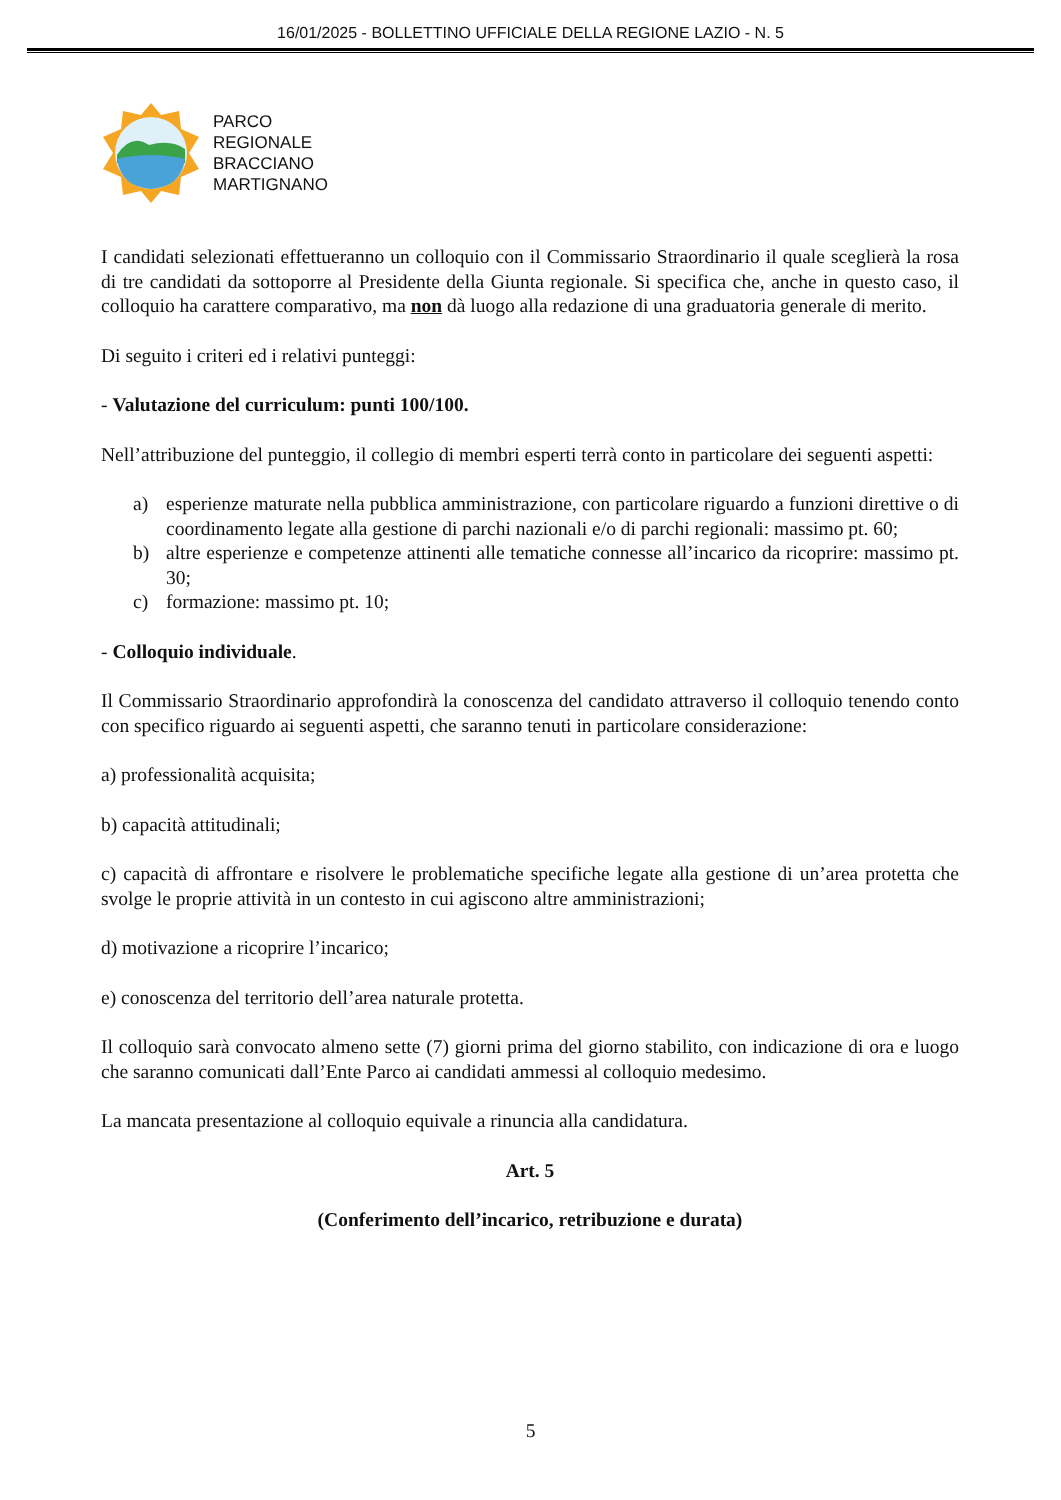16/01/2025 - BOLLETTINO UFFICIALE DELLA REGIONE LAZIO - N. 5
PARCO
REGIONALE
BRACCIANO
MARTIGNANO
I candidati selezionati effettueranno un colloquio con il Commissario Straordinario il quale sceglierà la rosa di tre candidati da sottoporre al Presidente della Giunta regionale. Si specifica che, anche in questo caso, il colloquio ha carattere comparativo, ma non dà luogo alla redazione di una graduatoria generale di merito.
Di seguito i criteri ed i relativi punteggi:
- Valutazione del curriculum: punti 100/100.
Nell’attribuzione del punteggio, il collegio di membri esperti terrà conto in particolare dei seguenti aspetti:
a) esperienze maturate nella pubblica amministrazione, con particolare riguardo a funzioni direttive o di coordinamento legate alla gestione di parchi nazionali e/o di parchi regionali: massimo pt. 60;
b) altre esperienze e competenze attinenti alle tematiche connesse all’incarico da ricoprire: massimo pt. 30;
c) formazione: massimo pt. 10;
- Colloquio individuale.
Il Commissario Straordinario approfondirà la conoscenza del candidato attraverso il colloquio tenendo conto con specifico riguardo ai seguenti aspetti, che saranno tenuti in particolare considerazione:
a) professionalità acquisita;
b) capacità attitudinali;
c) capacità di affrontare e risolvere le problematiche specifiche legate alla gestione di un’area protetta che svolge le proprie attività in un contesto in cui agiscono altre amministrazioni;
d) motivazione a ricoprire l’incarico;
e) conoscenza del territorio dell’area naturale protetta.
Il colloquio sarà convocato almeno sette (7) giorni prima del giorno stabilito, con indicazione di ora e luogo che saranno comunicati dall’Ente Parco ai candidati ammessi al colloquio medesimo.
La mancata presentazione al colloquio equivale a rinuncia alla candidatura.
Art. 5
(Conferimento dell’incarico, retribuzione e durata)
5